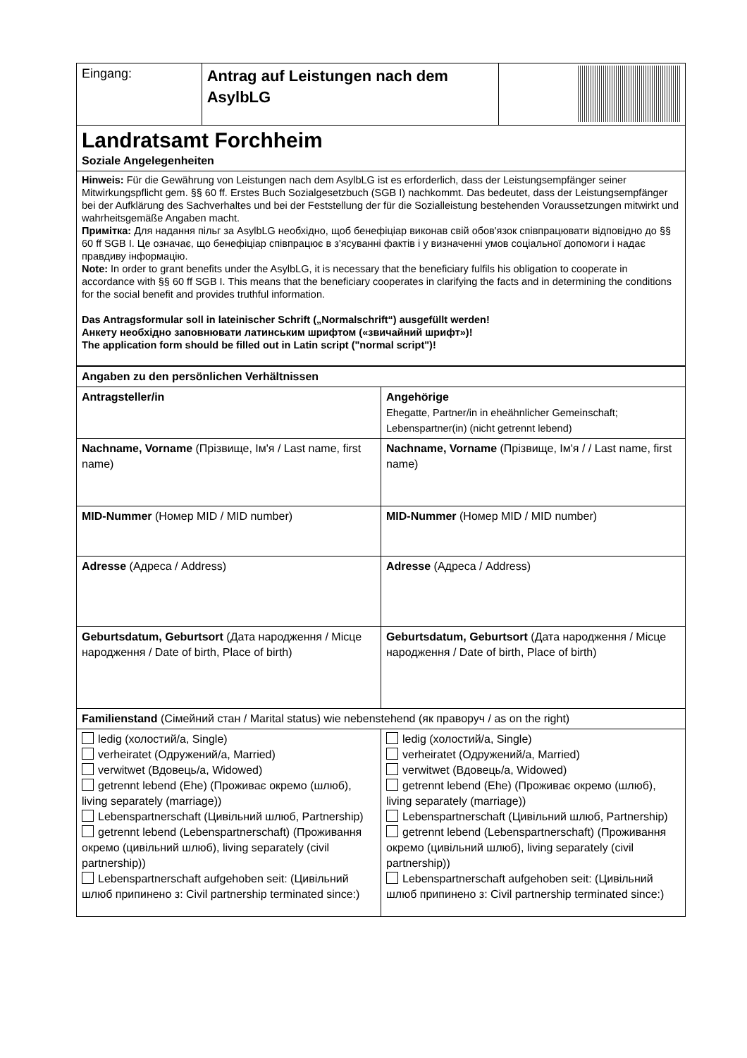| Eingang: | Antrag auf Leistungen nach dem AsylbLG | |
| Landratsamt Forchheim Soziale Angelegenheiten | | |
| Hinweis: Für die Gewährung von Leistungen nach dem AsylbLG ist es erforderlich, dass der Leistungsempfänger seiner Mitwirkungspflicht gem. §§ 60 ff. Erstes Buch Sozialgesetzbuch (SGB I) nachkommt. Das bedeutet, dass der Leistungsempfänger bei der Aufklärung des Sachverhaltes und bei der Feststellung der für die Sozialleistung bestehenden Voraussetzungen mitwirkt und wahrheitsgemäße Angaben macht. Примітка: Для надання пільг за AsylbLG необхідно, щоб бенефіціар виконав свій обов'язок співпрацювати відповідно до §§ 60 ff SGB I. Це означає, що бенефіціар співпрацює в з'ясуванні фактів і у визначенні умов соціальної допомоги і надає правдиву інформацію. Note: In order to grant benefits under the AsylbLG, it is necessary that the beneficiary fulfils his obligation to cooperate in accordance with §§ 60 ff SGB I. This means that the beneficiary cooperates in clarifying the facts and in determining the conditions for the social benefit and provides truthful information. Das Antragsformular soll in lateinischer Schrift („Normalschrift“) ausgefüllt werden! Анкету необхідно заповнювати латинським шрифтом («звичайний шрифт»)! The application form should be filled out in Latin script ("normal script")! | | |
| Angaben zu den persönlichen Verhältnissen | |
| Antragsteller/in | Angehörige Ehegatte, Partner/in in eheähnlicher Gemeinschaft; Lebenspartner(in) (nicht getrennt lebend) |
| Nachname, Vorname (Прізвище, Ім'я / Last name, first name) | Nachname, Vorname (Прізвище, Ім'я / / Last name, first name) |
| MID-Nummer (Номер MID / MID number) | MID-Nummer (Номер MID / MID number) |
| Adresse (Адреса / Address) | Adresse (Адреса / Address) |
| Geburtsdatum, Geburtsort (Дата народження / Місце народження / Date of birth, Place of birth) | Geburtsdatum, Geburtsort (Дата народження / Місце народження / Date of birth, Place of birth) |
| Familienstand (Сімейний стан / Marital status) wie nebenstehend (як праворуч / as on the right) | |
| ledig (холостий/а, Single) verheiratet (Одружений/а, Married) verwitwet (Вдовець/а, Widowed) getrennt lebend (Ehe) (Проживає окремо (шлюб), living separately (marriage)) Lebenspartnerschaft (Цивільний шлюб, Partnership) getrennt lebend (Lebenspartnerschaft) (Проживання окремо (цивільний шлюб), living separately (civil partnership)) Lebenspartnerschaft aufgehoben seit: (Цивільний шлюб припинено з: Civil partnership terminated since:) | ledig (холостий/а, Single) verheiratet (Одружений/а, Married) verwitwet (Вдовець/а, Widowed) getrennt lebend (Ehe) (Проживає окремо (шлюб), living separately (marriage)) Lebenspartnerschaft (Цивільний шлюб, Partnership) getrennt lebend (Lebenspartnerschaft) (Проживання окремо (цивільний шлюб), living separately (civil partnership)) Lebenspartnerschaft aufgehoben seit: (Цивільний шлюб припинено з: Civil partnership terminated since:) |